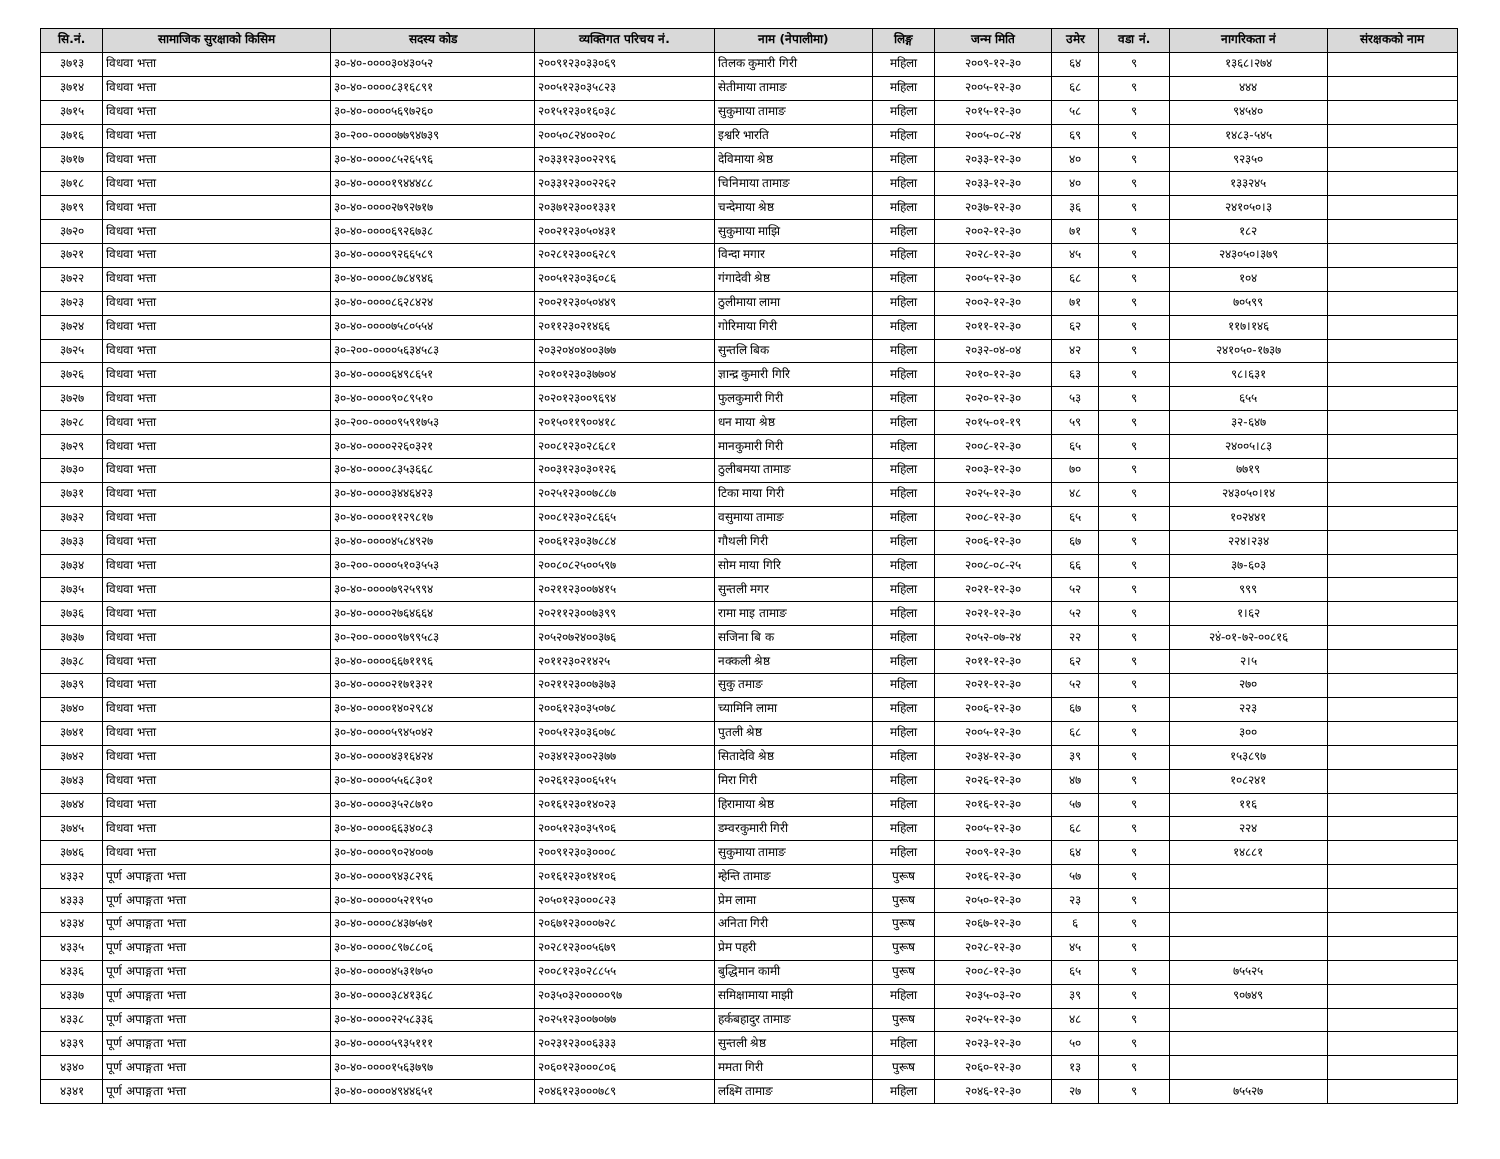| सि.नं. | सामाजिक सुरक्षाको किसिम | सदस्य कोड | व्यक्तिगत परिचय नं. | नाम (नेपालीमा) | लिङ्ग | जन्म मिति | उमेर | वडा नं. | नागरिकता नं | संरक्षकको नाम |
| --- | --- | --- | --- | --- | --- | --- | --- | --- | --- | --- |
| ३७१३ | विधवा भत्ता | ३०-४०-००००३०४३०५२ | २००९१२३०३३०६९ | तिलक कुमारी गिरी | महिला | २००९-१२-३० | ६४ | ९ | १३६८।२७४ | |
| ३७१४ | विधवा भत्ता | ३०-४०-००००८३१६८९१ | २००५१२३०३५८२३ | सेतीमाया तामाङ | महिला | २००५-१२-३० | ६८ | ९ | ४४४ | |
| ३७१५ | विधवा भत्ता | ३०-४०-००००५६९७२६० | २०१५१२३०१६०३८ | सुकुमाया तामाङ | महिला | २०१५-१२-३० | ५८ | ९ | ९४५४० | |
| ३७१६ | विधवा भत्ता | ३०-२००-००००७७९४७३९ | २००५०८२४००२०८ | इश्वरि भारति | महिला | २००५-०८-२४ | ६९ | ९ | १४८३-५४५ | |
| ३७१७ | विधवा भत्ता | ३०-४०-००००८५२६५९६ | २०३३१२३००२२९६ | देविमाया श्रेष्ठ | महिला | २०३३-१२-३० | ४० | ९ | ९२३५० | |
| ३७१८ | विधवा भत्ता | ३०-४०-००००१९४४४८८ | २०३३१२३००२२६२ | चिनिमाया तामाङ | महिला | २०३३-१२-३० | ४० | ९ | १३३२४५ | |
| ३७१९ | विधवा भत्ता | ३०-४०-००००२७९२७१७ | २०३७१२३००१३३१ | चन्देमाया श्रेष्ठ | महिला | २०३७-१२-३० | ३६ | ९ | २४१०५०।३ | |
| ३७२० | विधवा भत्ता | ३०-४०-००००६९२६७३८ | २००२१२३०५०४३१ | सुकुमाया माझि | महिला | २००२-१२-३० | ७१ | ९ | १८२ | |
| ३७२१ | विधवा भत्ता | ३०-४०-००००९२६६५८९ | २०२८१२३००६२८९ | विन्दा मगार | महिला | २०२८-१२-३० | ४५ | ९ | २४३०५०।३७९ | |
| ३७२२ | विधवा भत्ता | ३०-४०-००००८७८४९४६ | २००५१२३०३६०८६ | गंगादेवी श्रेष्ठ | महिला | २००५-१२-३० | ६८ | ९ | १०४ | |
| ३७२३ | विधवा भत्ता | ३०-४०-००००८६२८४२४ | २००२१२३०५०४४९ | ठुलीमाया लामा | महिला | २००२-१२-३० | ७१ | ९ | ७०५९९ | |
| ३७२४ | विधवा भत्ता | ३०-४०-००००७५८०५५४ | २०११२३०२१४६६ | गोरिमाया गिरी | महिला | २०११-१२-३० | ६२ | ९ | ११७।१४६ | |
| ३७२५ | विधवा भत्ता | ३०-२००-००००५६३४५८३ | २०३२०४०४००३७७ | सुन्तलि बिक | महिला | २०३२-०४-०४ | ४२ | ९ | २४१०५०-१७३७ | |
| ३७२६ | विधवा भत्ता | ३०-४०-००००६४९८६५१ | २०१०१२३०३७७०४ | ज्ञान्द्र कुमारी गिरि | महिला | २०१०-१२-३० | ६३ | ९ | ९८।६३१ | |
| ३७२७ | विधवा भत्ता | ३०-४०-००००९०८९५१० | २०२०१२३००९६९४ | फुलकुमारी गिरी | महिला | २०२०-१२-३० | ५३ | ९ | ६५५ | |
| ३७२८ | विधवा भत्ता | ३०-२००-००००९५९१७५३ | २०१५०११९००४१८ | धन माया श्रेष्ठ | महिला | २०१५-०१-१९ | ५९ | ९ | ३२-६४७ | |
| ३७२९ | विधवा भत्ता | ३०-४०-००००२२६०३२१ | २००८१२३०२८६८१ | मानकुमारी गिरी | महिला | २००८-१२-३० | ६५ | ९ | २४००५।८३ | |
| ३७३० | विधवा भत्ता | ३०-४०-००००८३५३६६८ | २००३१२३०३०१२६ | ठुलीबमया तामाङ | महिला | २००३-१२-३० | ७० | ९ | ७७१९ | |
| ३७३१ | विधवा भत्ता | ३०-४०-००००३४४६४२३ | २०२५१२३००७८८७ | टिका माया गिरी | महिला | २०२५-१२-३० | ४८ | ९ | २४३०५०।१४ | |
| ३७३२ | विधवा भत्ता | ३०-४०-००००११२९८१७ | २००८१२३०२८६६५ | वसुमाया तामाङ | महिला | २००८-१२-३० | ६५ | ९ | १०२४४१ | |
| ३७३३ | विधवा भत्ता | ३०-४०-००००४५८४९२७ | २००६१२३०३७८८४ | गौथली गिरी | महिला | २००६-१२-३० | ६७ | ९ | २२४।२३४ | |
| ३७३४ | विधवा भत्ता | ३०-२००-००००५१०३५५३ | २००८०८२५००५९७ | सोम माया गिरि | महिला | २००८-०८-२५ | ६६ | ९ | ३७-६०३ | |
| ३७३५ | विधवा भत्ता | ३०-४०-००००७९२५९९४ | २०२११२३००७४१५ | सुन्तली मगर | महिला | २०२१-१२-३० | ५२ | ९ | ९९९ | |
| ३७३६ | विधवा भत्ता | ३०-४०-००००२७६४६६४ | २०२११२३००७३९९ | रामा माइ तामाङ | महिला | २०२१-१२-३० | ५२ | ९ | १।६२ | |
| ३७३७ | विधवा भत्ता | ३०-२००-००००९७९९५८३ | २०५२०७२४००३७६ | सजिना बि क | महिला | २०५२-०७-२४ | २२ | ९ | २४ं-०१-७२-००८१६ | |
| ३७३८ | विधवा भत्ता | ३०-४०-००००६६७११९६ | २०११२३०२१४२५ | नक्कली श्रेष्ठ | महिला | २०११-१२-३० | ६२ | ९ | २।५ | |
| ३७३९ | विधवा भत्ता | ३०-४०-००००२१७१३२१ | २०२११२३००७३७३ | सुकु तमाङ | महिला | २०२१-१२-३० | ५२ | ९ | २७० | |
| ३७४० | विधवा भत्ता | ३०-४०-००००१४०२९८४ | २००६१२३०३५०७८ | च्यामिनि लामा | महिला | २००६-१२-३० | ६७ | ९ | २२३ | |
| ३७४१ | विधवा भत्ता | ३०-४०-००००५९४५०४२ | २००५१२३०३६०७८ | पुतली श्रेष्ठ | महिला | २००५-१२-३० | ६८ | ९ | ३०० | |
| ३७४२ | विधवा भत्ता | ३०-४०-००००४३१६४२४ | २०३४१२३००२३७७ | सितादेवि श्रेष्ठ | महिला | २०३४-१२-३० | ३९ | ९ | १५३८९७ | |
| ३७४३ | विधवा भत्ता | ३०-४०-००००५५६८३०१ | २०२६१२३००६५१५ | मिरा गिरी | महिला | २०२६-१२-३० | ४७ | ९ | १०८२४१ | |
| ३७४४ | विधवा भत्ता | ३०-४०-००००३५२८७१० | २०१६१२३०१४०२३ | हिरामाया श्रेष्ठ | महिला | २०१६-१२-३० | ५७ | ९ | ११६ | |
| ३७४५ | विधवा भत्ता | ३०-४०-००००६६३४०८३ | २००५१२३०३५९०६ | डम्वरकुमारी गिरी | महिला | २००५-१२-३० | ६८ | ९ | २२४ | |
| ३७४६ | विधवा भत्ता | ३०-४०-००००९०२४००७ | २००९१२३०३०००८ | सुकुमाया तामाङ | महिला | २००९-१२-३० | ६४ | ९ | १४८८१ | |
| ४३३२ | पूर्ण अपाङ्गता भत्ता | ३०-४०-००००९४३८२९६ | २०१६१२३०१४१०६ | म्हेन्ति तामाङ | पुरूष | २०१६-१२-३० | ५७ | ९ | | |
| ४३३३ | पूर्ण अपाङ्गता भत्ता | ३०-४०-०००००५२१९५० | २०५०१२३०००८२३ | प्रेम लामा | पुरूष | २०५०-१२-३० | २३ | ९ | | |
| ४३३४ | पूर्ण अपाङ्गता भत्ता | ३०-४०-००००८४३७५७१ | २०६७१२३०००७२८ | अनिता गिरी | पुरूष | २०६७-१२-३० | ६ | ९ | | |
| ४३३५ | पूर्ण अपाङ्गता भत्ता | ३०-४०-००००८९७८८०६ | २०२८१२३००५६७९ | प्रेम पहरी | पुरूष | २०२८-१२-३० | ४५ | ९ | | |
| ४३३६ | पूर्ण अपाङ्गता भत्ता | ३०-४०-००००४५३१७५० | २००८१२३०२८८५५ | बुद्धिमान कामी | पुरूष | २००८-१२-३० | ६५ | ९ | ७५५२५ | |
| ४३३७ | पूर्ण अपाङ्गता भत्ता | ३०-४०-००००३८४१३६८ | २०३५०३२०००००९७ | समिक्षामाया माझी | महिला | २०३५-०३-२० | ३९ | ९ | ९०७४९ | |
| ४३३८ | पूर्ण अपाङ्गता भत्ता | ३०-४०-००००२२५८३३६ | २०२५१२३००७०७७ | हर्कबहादुर तामाङ | पुरूष | २०२५-१२-३० | ४८ | ९ | | |
| ४३३९ | पूर्ण अपाङ्गता भत्ता | ३०-४०-००००५९३५१११ | २०२३१२३००६३३३ | सुन्तली श्रेष्ठ | महिला | २०२३-१२-३० | ५० | ९ | | |
| ४३४० | पूर्ण अपाङ्गता भत्ता | ३०-४०-००००१५६३७९७ | २०६०१२३०००८०६ | ममता गिरी | पुरूष | २०६०-१२-३० | १३ | ९ | | |
| ४३४१ | पूर्ण अपाङ्गता भत्ता | ३०-४०-००००४९४४६५१ | २०४६१२३०००७८९ | लक्ष्मि तामाङ | महिला | २०४६-१२-३० | २७ | ९ | ७५५२७ | |